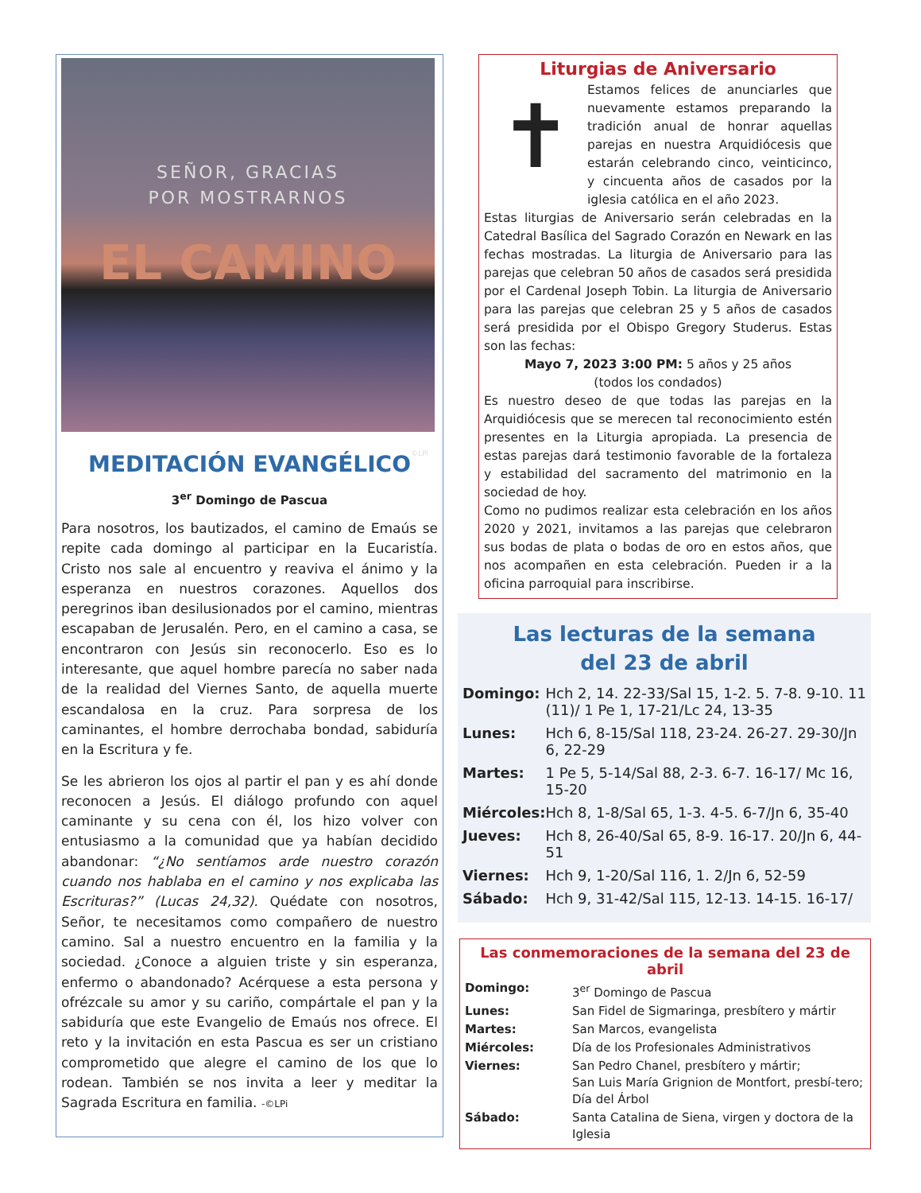SEÑOR, GRACIAS
POR MOSTRARNOS
EL CAMINO
©LPi
MEDITACIÓN EVANGÉLICO
3<sup>er</sup> Domingo de Pascua
Para nosotros, los bautizados, el camino de Emaús se repite cada domingo al participar en la Eucaristía. Cristo nos sale al encuentro y reaviva el ánimo y la esperanza en nuestros corazones. Aquellos dos peregrinos iban desilusionados por el camino, mientras escapaban de Jerusalén. Pero, en el camino a casa, se encontraron con Jesús sin reconocerlo. Eso es lo interesante, que aquel hombre parecía no saber nada de la realidad del Viernes Santo, de aquella muerte escandalosa en la cruz. Para sorpresa de los caminantes, el hombre derrochaba bondad, sabiduría en la Escritura y fe.
Se les abrieron los ojos al partir el pan y es ahí donde reconocen a Jesús. El diálogo profundo con aquel caminante y su cena con él, los hizo volver con entusiasmo a la comunidad que ya habían decidido abandonar: “¿No sentíamos arde nuestro corazón cuando nos hablaba en el camino y nos explicaba las Escrituras?” (Lucas 24,32). Quédate con nosotros, Señor, te necesitamos como compañero de nuestro camino. Sal a nuestro encuentro en la familia y la sociedad. ¿Conoce a alguien triste y sin esperanza, enfermo o abandonado? Acérquese a esta persona y ofrézcale su amor y su cariño, compártale el pan y la sabiduría que este Evangelio de Emaús nos ofrece. El reto y la invitación en esta Pascua es ser un cristiano comprometido que alegre el camino de los que lo rodean. También se nos invita a leer y meditar la Sagrada Escritura en familia. -©LPi
Liturgias de Aniversario
✝
Estamos felices de anunciarles que nuevamente estamos preparando la tradición anual de honrar aquellas parejas en nuestra Arquidiócesis que estarán celebrando cinco, veinticinco, y cincuenta años de casados por la iglesia católica en el año 2023.
Estas liturgias de Aniversario serán celebradas en la Catedral Basílica del Sagrado Corazón en Newark en las fechas mostradas. La liturgia de Aniversario para las parejas que celebran 50 años de casados será presidida por el Cardenal Joseph Tobin. La liturgia de Aniversario para las parejas que celebran 25 y 5 años de casados será presidida por el Obispo Gregory Studerus. Estas son las fechas:
Mayo 7, 2023 3:00 PM: 5 años y 25 años
(todos los condados)
Es nuestro deseo de que todas las parejas en la Arquidiócesis que se merecen tal reconocimiento estén presentes en la Liturgia apropiada. La presencia de estas parejas dará testimonio favorable de la fortaleza y estabilidad del sacramento del matrimonio en la sociedad de hoy.
Como no pudimos realizar esta celebración en los años 2020 y 2021, invitamos a las parejas que celebraron sus bodas de plata o bodas de oro en estos años, que nos acompañen en esta celebración. Pueden ir a la oficina parroquial para inscribirse.
Las lecturas de la semana
del 23 de abril
| Domingo: | Hch 2, 14. 22-33/Sal 15, 1-2. 5. 7-8. 9-10. 11 (11)/ 1 Pe 1, 17-21/Lc 24, 13-35 |
| Lunes: | Hch 6, 8-15/Sal 118, 23-24. 26-27. 29-30/Jn 6, 22-29 |
| Martes: | 1 Pe 5, 5-14/Sal 88, 2-3. 6-7. 16-17/ Mc 16, 15-20 |
| Miércoles: | Hch 8, 1-8/Sal 65, 1-3. 4-5. 6-7/Jn 6, 35-40 |
| Jueves: | Hch 8, 26-40/Sal 65, 8-9. 16-17. 20/Jn 6, 44-51 |
| Viernes: | Hch 9, 1-20/Sal 116, 1. 2/Jn 6, 52-59 |
| Sábado: | Hch 9, 31-42/Sal 115, 12-13. 14-15. 16-17/ |
Las conmemoraciones de la semana del 23 de abril
| Domingo: | 3<sup>er</sup> Domingo de Pascua |
| Lunes: | San Fidel de Sigmaringa, presbítero y mártir |
| Martes: | San Marcos, evangelista |
| Miércoles: | Día de los Profesionales Administrativos |
| Viernes: | San Pedro Chanel, presbítero y mártir; San Luis María Grignion de Montfort, presbí-tero; Día del Árbol |
| Sábado: | Santa Catalina de Siena, virgen y doctora de la Iglesia |